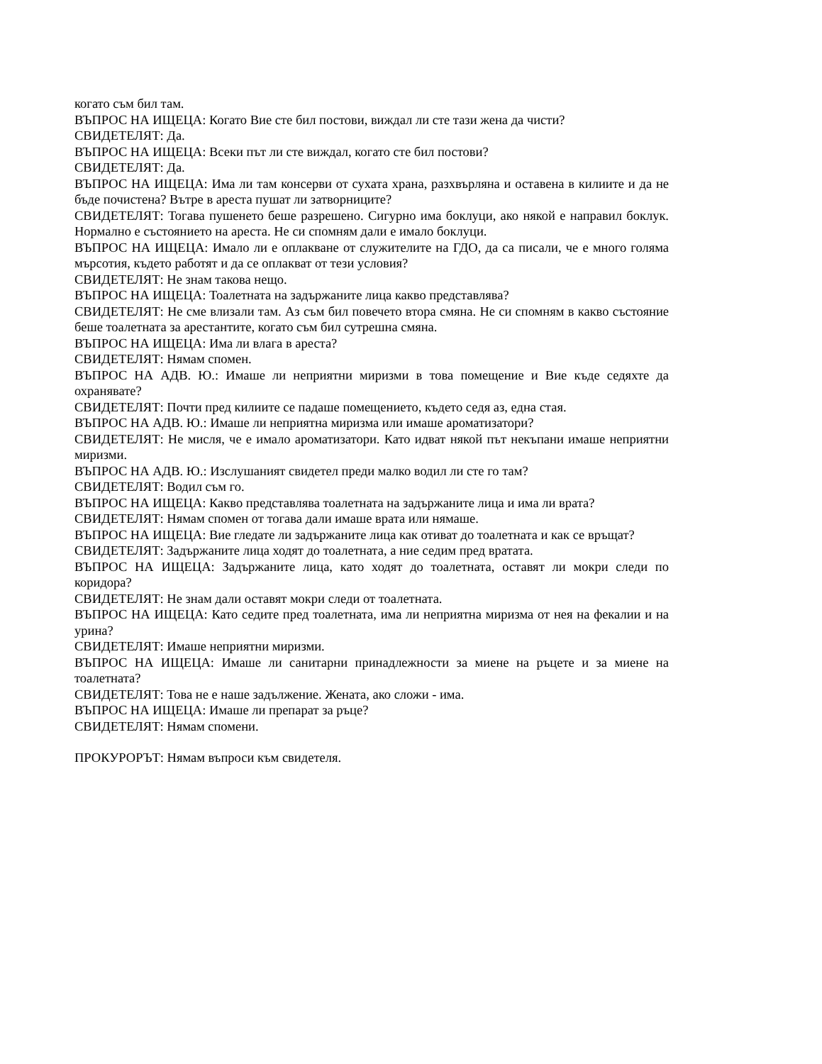когато съм бил там.
ВЪПРОС НА ИЩЕЦА: Когато Вие сте бил постови, виждал ли сте тази жена да чисти?
СВИДЕТЕЛЯТ: Да.
ВЪПРОС НА ИЩЕЦА: Всеки път ли сте виждал, когато сте бил постови?
СВИДЕТЕЛЯТ: Да.
ВЪПРОС НА ИЩЕЦА: Има ли там консерви от сухата храна, разхвърляна и оставена в килиите и да не бъде почистена? Вътре в ареста пушат ли затворниците?
СВИДЕТЕЛЯТ: Тогава пушенето беше разрешено. Сигурно има боклуци, ако някой е направил боклук. Нормално е състоянието на ареста. Не си спомням дали е имало боклуци.
ВЪПРОС НА ИЩЕЦА: Имало ли е оплакване от служителите на ГДО, да са писали, че е много голяма мърсотия, където работят и да се оплакват от тези условия?
СВИДЕТЕЛЯТ: Не знам такова нещо.
ВЪПРОС НА ИЩЕЦА: Тоалетната на задържаните лица какво представлява?
СВИДЕТЕЛЯТ: Не сме влизали там. Аз съм бил повечето втора смяна. Не си спомням в какво състояние беше тоалетната за арестантите, когато съм бил сутрешна смяна.
ВЪПРОС НА ИЩЕЦА: Има ли влага в ареста?
СВИДЕТЕЛЯТ: Нямам спомен.
ВЪПРОС НА АДВ. Ю.: Имаше ли неприятни миризми в това помещение и Вие къде седяхте да охранявате?
СВИДЕТЕЛЯТ: Почти пред килиите се падаше помещението, където седя аз, една стая.
ВЪПРОС НА АДВ. Ю.: Имаше ли неприятна миризма или имаше ароматизатори?
СВИДЕТЕЛЯТ: Не мисля, че е имало ароматизатори. Като идват някой път некъпани имаше неприятни миризми.
ВЪПРОС НА АДВ. Ю.: Изслушаният свидетел преди малко водил ли сте го там?
СВИДЕТЕЛЯТ: Водил съм го.
ВЪПРОС НА ИЩЕЦА: Какво представлява тоалетната на задържаните лица и има ли врата?
СВИДЕТЕЛЯТ: Нямам спомен от тогава дали имаше врата или нямаше.
ВЪПРОС НА ИЩЕЦА: Вие гледате ли задържаните лица как отиват до тоалетната и как се връщат?
СВИДЕТЕЛЯТ: Задържаните лица ходят до тоалетната, а ние седим пред вратата.
ВЪПРОС НА ИЩЕЦА: Задържаните лица, като ходят до тоалетната, оставят ли мокри следи по коридора?
СВИДЕТЕЛЯТ: Не знам дали оставят мокри следи от тоалетната.
ВЪПРОС НА ИЩЕЦА: Като седите пред тоалетната, има ли неприятна миризма от нея на фекалии и на урина?
СВИДЕТЕЛЯТ: Имаше неприятни миризми.
ВЪПРОС НА ИЩЕЦА: Имаше ли санитарни принадлежности за миене на ръцете и за миене на тоалетната?
СВИДЕТЕЛЯТ: Това не е наше задължение. Жената, ако сложи - има.
ВЪПРОС НА ИЩЕЦА: Имаше ли препарат за ръце?
СВИДЕТЕЛЯТ: Нямам спомени.
ПРОКУРОРЪТ: Нямам въпроси към свидетеля.